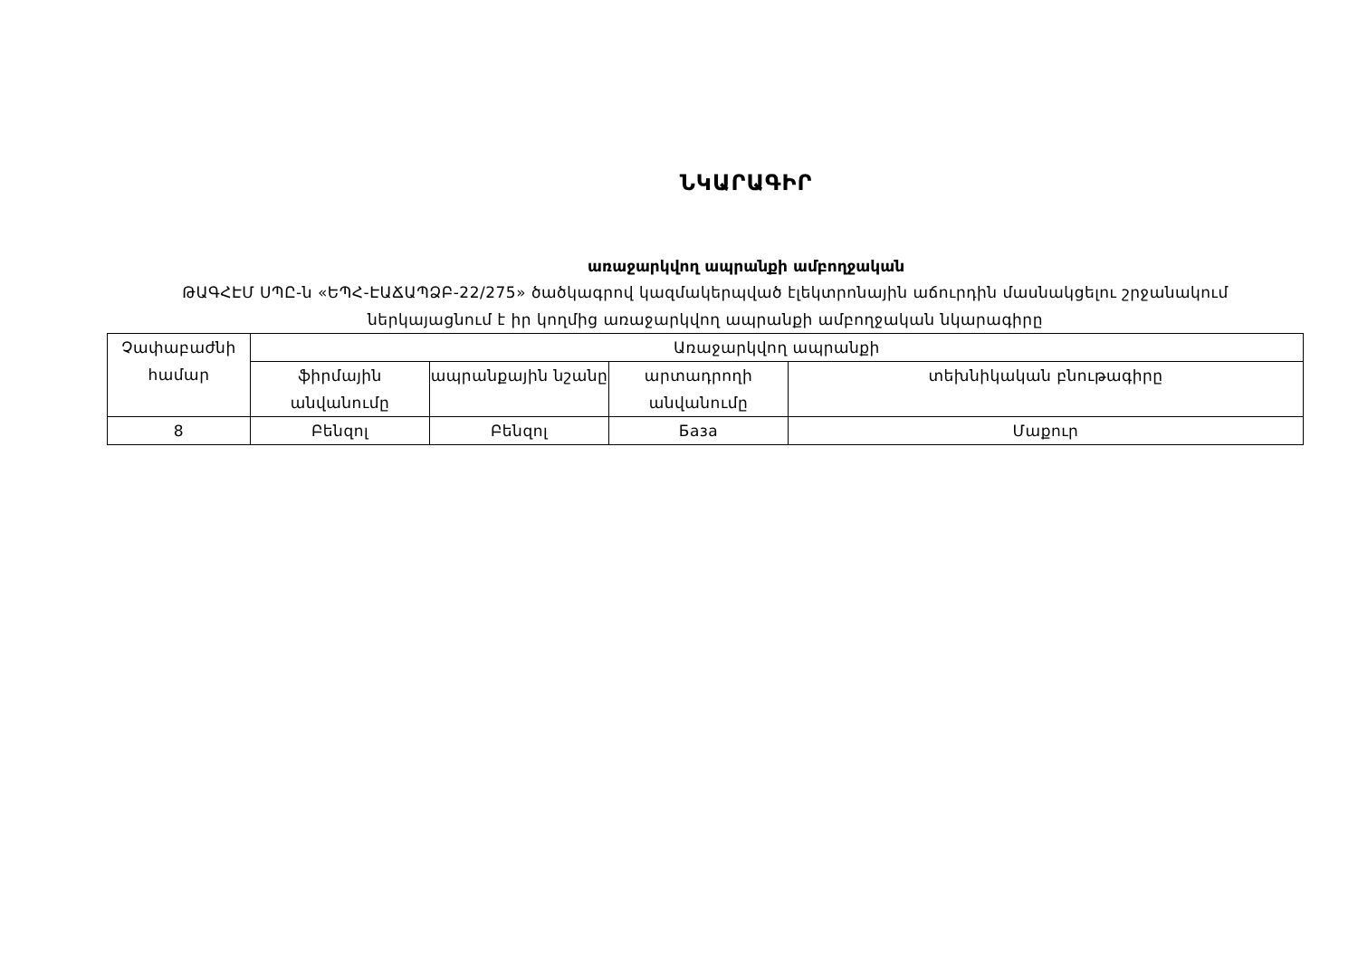ՆԿԱՐԱԳԻՐ
առաջարկվող ապրանքի ամբողջական
ԹԱԳՀԷՄ ՍՊԸ-ն «ԵՊՀ-ԷԱՃԱՊՁԲ-22/275» ծածկագրով կազմակերպված էլեկտրոնային աճուրդին մասնակցելու շրջանակում
ներկայացնում է իր կողմից առաջարկվող ապրանքի ամբողջական նկարագիրը
| Չափաբաժնի համար | Առաջարկվող ապրանքի | | | |
| | ֆիրմային անվանումը | ապրանքային նշանը | արտադրողի անվանումը | տեխնիկական բնութագիրը |
| 8 | Բենզոլ | Բենզոլ | База | Մաքուր |